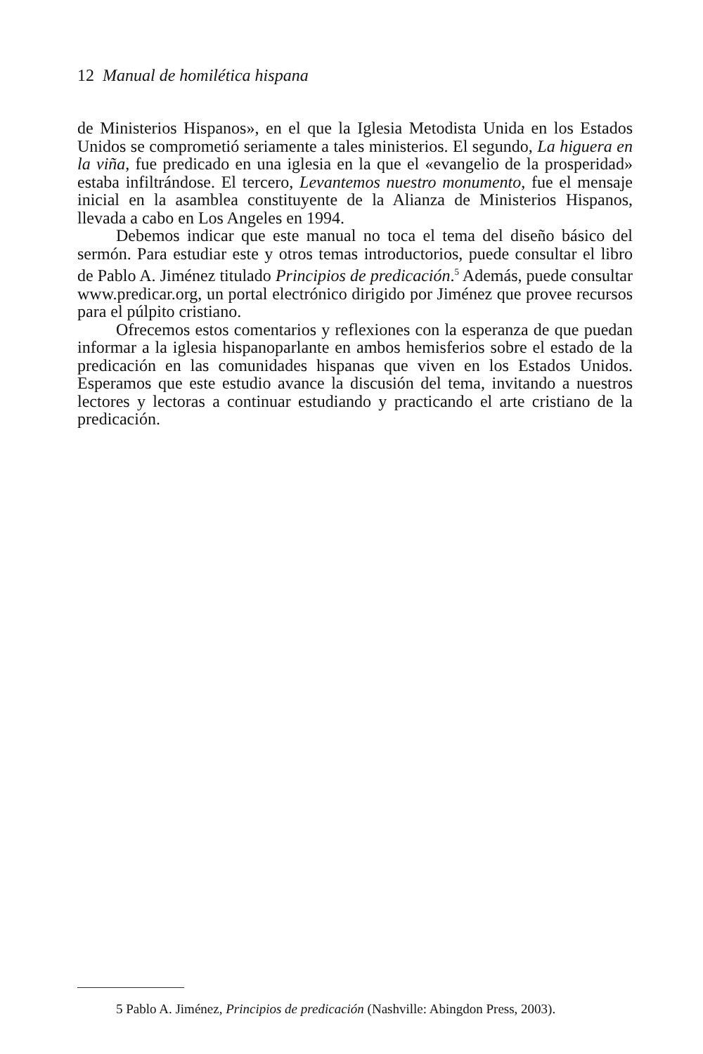12 Manual de homilética hispana
de Ministerios Hispanos», en el que la Iglesia Metodista Unida en los Estados Unidos se comprometió seriamente a tales ministerios. El segundo, La higuera en la viña, fue predicado en una iglesia en la que el «evangelio de la prosperidad» estaba infiltrándose. El tercero, Levantemos nuestro monumento, fue el mensaje inicial en la asamblea constituyente de la Alianza de Ministerios Hispanos, llevada a cabo en Los Angeles en 1994.
Debemos indicar que este manual no toca el tema del diseño básico del sermón. Para estudiar este y otros temas introductorios, puede consultar el libro de Pablo A. Jiménez titulado Principios de predicación.<sup>5</sup> Además, puede consultar www.predicar.org, un portal electrónico dirigido por Jiménez que provee recursos para el púlpito cristiano.
Ofrecemos estos comentarios y reflexiones con la esperanza de que puedan informar a la iglesia hispanoparlante en ambos hemisferios sobre el estado de la predicación en las comunidades hispanas que viven en los Estados Unidos. Esperamos que este estudio avance la discusión del tema, invitando a nuestros lectores y lectoras a continuar estudiando y practicando el arte cristiano de la predicación.
5 Pablo A. Jiménez, Principios de predicación (Nashville: Abingdon Press, 2003).